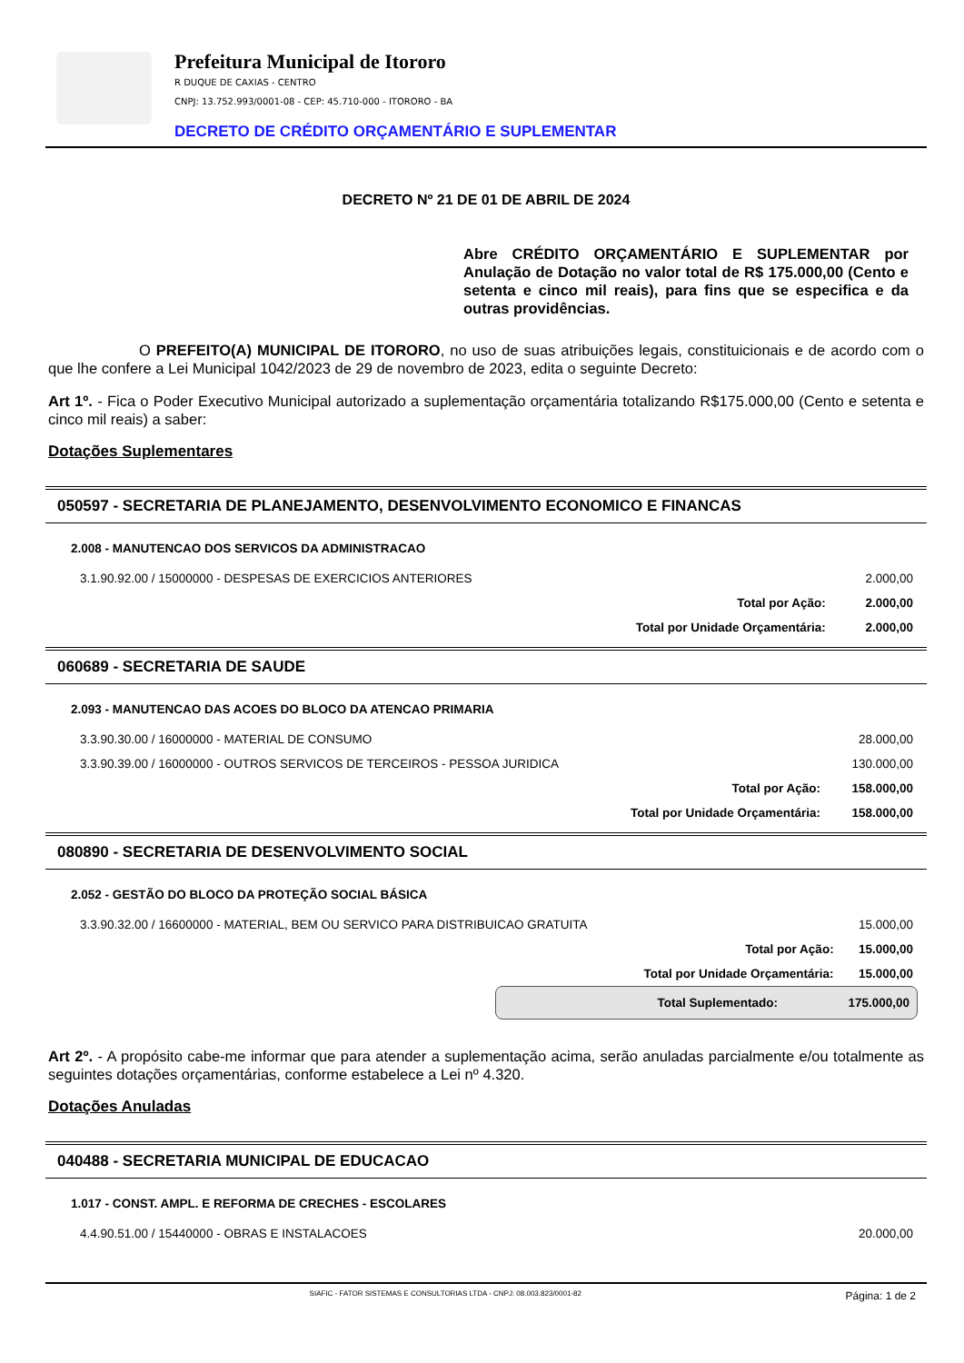Prefeitura Municipal de Itororo
R DUQUE DE CAXIAS - CENTRO
CNPJ: 13.752.993/0001-08 - CEP: 45.710-000 - ITORORO - BA
DECRETO DE CRÉDITO ORÇAMENTÁRIO E SUPLEMENTAR
DECRETO Nº 21 DE 01 DE ABRIL DE 2024
Abre CRÉDITO ORÇAMENTÁRIO E SUPLEMENTAR por Anulação de Dotação no valor total de R$ 175.000,00 (Cento e setenta e cinco mil reais), para fins que se especifica e da outras providências.
O PREFEITO(A) MUNICIPAL DE ITORORO, no uso de suas atribuições legais, constituicionais e de acordo com o que lhe confere a Lei Municipal 1042/2023 de 29 de novembro de 2023, edita o seguinte Decreto:
Art 1º. - Fica o Poder Executivo Municipal autorizado a suplementação orçamentária totalizando R$175.000,00 (Cento e setenta e cinco mil reais) a saber:
Dotações Suplementares
050597 - SECRETARIA DE PLANEJAMENTO, DESENVOLVIMENTO ECONOMICO E FINANCAS
| 2.008 - MANUTENCAO DOS SERVICOS DA ADMINISTRACAO | |
| 3.1.90.92.00 / 15000000 - DESPESAS DE EXERCICIOS ANTERIORES | 2.000,00 |
| Total por Ação: | 2.000,00 |
| Total por Unidade Orçamentária: | 2.000,00 |
060689 - SECRETARIA DE SAUDE
| 2.093 - MANUTENCAO DAS ACOES DO BLOCO DA ATENCAO PRIMARIA | |
| 3.3.90.30.00 / 16000000 - MATERIAL DE CONSUMO | 28.000,00 |
| 3.3.90.39.00 / 16000000 - OUTROS SERVICOS DE TERCEIROS - PESSOA JURIDICA | 130.000,00 |
| Total por Ação: | 158.000,00 |
| Total por Unidade Orçamentária: | 158.000,00 |
080890 - SECRETARIA DE DESENVOLVIMENTO SOCIAL
| 2.052 - GESTÃO DO BLOCO DA PROTEÇÃO SOCIAL BÁSICA | |
| 3.3.90.32.00 / 16600000 - MATERIAL, BEM OU SERVICO PARA DISTRIBUICAO GRATUITA | 15.000,00 |
| Total por Ação: | 15.000,00 |
| Total por Unidade Orçamentária: | 15.000,00 |
Total Suplementado: 175.000,00
Art 2º. - A propósito cabe-me informar que para atender a suplementação acima, serão anuladas parcialmente e/ou totalmente as seguintes dotações orçamentárias, conforme estabelece a Lei nº 4.320.
Dotações Anuladas
040488 - SECRETARIA MUNICIPAL DE EDUCACAO
| 1.017 - CONST. AMPL. E REFORMA DE CRECHES - ESCOLARES | |
| 4.4.90.51.00 / 15440000 - OBRAS E INSTALACOES | 20.000,00 |
SIAFIC - FATOR SISTEMAS E CONSULTORIAS LTDA - CNPJ: 08.003.823/0001-82 Página: 1 de 2